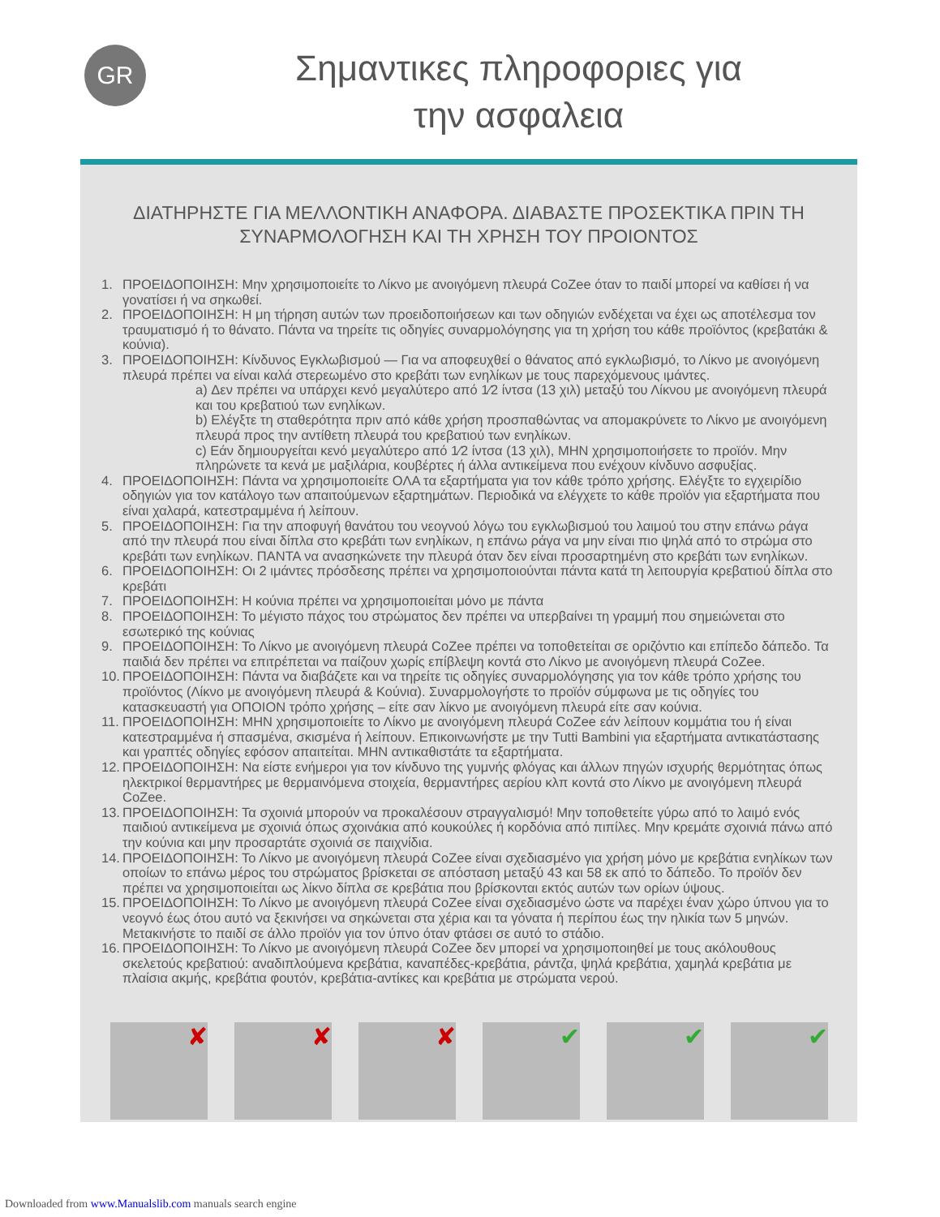GR
Σημαντικες πληροφοριες για
την ασφαλεια
ΔΙΑΤΗΡΗΣΤΕ ΓΙΑ ΜΕΛΛΟΝΤΙΚΗ ΑΝΑΦΟΡΑ. ΔΙΑΒΑΣΤΕ ΠΡΟΣΕΚΤΙΚΑ ΠΡΙΝ ΤΗ
ΣΥΝΑΡΜΟΛΟΓΗΣΗ ΚΑΙ ΤΗ ΧΡΗΣΗ ΤΟΥ ΠΡΟΙΟΝΤΟΣ
1. ΠΡΟΕΙΔΟΠΟΙΗΣΗ: Μην χρησιμοποιείτε το Λίκνο με ανοιγόμενη πλευρά CoZee όταν το παιδί μπορεί να καθίσει ή να γονατίσει ή να σηκωθεί.
2. ΠΡΟΕΙΔΟΠΟΙΗΣΗ: Η μη τήρηση αυτών των προειδοποιήσεων και των οδηγιών ενδέχεται να έχει ως αποτέλεσμα τον τραυματισμό ή το θάνατο. Πάντα να τηρείτε τις οδηγίες συναρμολόγησης για τη χρήση του κάθε προϊόντος (κρεβατάκι & κούνια).
3. ΠΡΟΕΙΔΟΠΟΙΗΣΗ: Κίνδυνος Εγκλωβισμού — Για να αποφευχθεί ο θάνατος από εγκλωβισμό, το Λίκνο με ανοιγόμενη πλευρά πρέπει να είναι καλά στερεωμένο στο κρεβάτι των ενηλίκων με τους παρεχόμενους ιμάντες.
a) Δεν πρέπει να υπάρχει κενό μεγαλύτερο από 1⁄2 ίντσα (13 χιλ) μεταξύ του Λίκνου με ανοιγόμενη πλευρά και του κρεβατιού των ενηλίκων.
b) Ελέγξτε τη σταθερότητα πριν από κάθε χρήση προσπαθώντας να απομακρύνετε το Λίκνο με ανοιγόμενη πλευρά προς την αντίθετη πλευρά του κρεβατιού των ενηλίκων.
c) Εάν δημιουργείται κενό μεγαλύτερο από 1⁄2 ίντσα (13 χιλ), ΜΗΝ χρησιμοποιήσετε το προϊόν. Μην πληρώνετε τα κενά με μαξιλάρια, κουβέρτες ή άλλα αντικείμενα που ενέχουν κίνδυνο ασφυξίας.
4. ΠΡΟΕΙΔΟΠΟΙΗΣΗ: Πάντα να χρησιμοποιείτε ΟΛΑ τα εξαρτήματα για τον κάθε τρόπο χρήσης. Ελέγξτε το εγχειρίδιο οδηγιών για τον κατάλογο των απαιτούμενων εξαρτημάτων. Περιοδικά να ελέγχετε το κάθε προϊόν για εξαρτήματα που είναι χαλαρά, κατεστραμμένα ή λείπουν.
5. ΠΡΟΕΙΔΟΠΟΙΗΣΗ: Για την αποφυγή θανάτου του νεογνού λόγω του εγκλωβισμού του λαιμού του στην επάνω ράγα από την πλευρά που είναι δίπλα στο κρεβάτι των ενηλίκων, η επάνω ράγα να μην είναι πιο ψηλά από το στρώμα στο κρεβάτι των ενηλίκων. ΠΑΝΤΑ να ανασηκώνετε την πλευρά όταν δεν είναι προσαρτημένη στο κρεβάτι των ενηλίκων.
6. ΠΡΟΕΙΔΟΠΟΙΗΣΗ: Οι 2 ιμάντες πρόσδεσης πρέπει να χρησιμοποιούνται πάντα κατά τη λειτουργία κρεβατιού δίπλα στο κρεβάτι
7. ΠΡΟΕΙΔΟΠΟΙΗΣΗ: Η κούνια πρέπει να χρησιμοποιείται μόνο με πάντα
8. ΠΡΟΕΙΔΟΠΟΙΗΣΗ: Το μέγιστο πάχος του στρώματος δεν πρέπει να υπερβαίνει τη γραμμή που σημειώνεται στο εσωτερικό της κούνιας
9. ΠΡΟΕΙΔΟΠΟΙΗΣΗ: Το Λίκνο με ανοιγόμενη πλευρά CoZee πρέπει να τοποθετείται σε οριζόντιο και επίπεδο δάπεδο. Τα παιδιά δεν πρέπει να επιτρέπεται να παίζουν χωρίς επίβλεψη κοντά στο Λίκνο με ανοιγόμενη πλευρά CoZee.
10. ΠΡΟΕΙΔΟΠΟΙΗΣΗ: Πάντα να διαβάζετε και να τηρείτε τις οδηγίες συναρμολόγησης για τον κάθε τρόπο χρήσης του προϊόντος (Λίκνο με ανοιγόμενη πλευρά & Κούνια). Συναρμολογήστε το προϊόν σύμφωνα με τις οδηγίες του κατασκευαστή για ΟΠΟΙΟΝ τρόπο χρήσης – είτε σαν λίκνο με ανοιγόμενη πλευρά είτε σαν κούνια.
11. ΠΡΟΕΙΔΟΠΟΙΗΣΗ: ΜΗΝ χρησιμοποιείτε το Λίκνο με ανοιγόμενη πλευρά CoZee εάν λείπουν κομμάτια του ή είναι κατεστραμμένα ή σπασμένα, σκισμένα ή λείπουν. Επικοινωνήστε με την Tutti Bambini για εξαρτήματα αντικατάστασης και γραπτές οδηγίες εφόσον απαιτείται. ΜΗΝ αντικαθιστάτε τα εξαρτήματα.
12. ΠΡΟΕΙΔΟΠΟΙΗΣΗ: Να είστε ενήμεροι για τον κίνδυνο της γυμνής φλόγας και άλλων πηγών ισχυρής θερμότητας όπως ηλεκτρικοί θερμαντήρες με θερμαινόμενα στοιχεία, θερμαντήρες αερίου κλπ κοντά στο Λίκνο με ανοιγόμενη πλευρά CoZee.
13. ΠΡΟΕΙΔΟΠΟΙΗΣΗ: Τα σχοινιά μπορούν να προκαλέσουν στραγγαλισμό! Μην τοποθετείτε γύρω από το λαιμό ενός παιδιού αντικείμενα με σχοινιά όπως σχοινάκια από κουκούλες ή κορδόνια από πιπίλες. Μην κρεμάτε σχοινιά πάνω από την κούνια και μην προσαρτάτε σχοινιά σε παιχνίδια.
14. ΠΡΟΕΙΔΟΠΟΙΗΣΗ: Το Λίκνο με ανοιγόμενη πλευρά CoZee είναι σχεδιασμένο για χρήση μόνο με κρεβάτια ενηλίκων των οποίων το επάνω μέρος του στρώματος βρίσκεται σε απόσταση μεταξύ 43 και 58 εκ από το δάπεδο. Το προϊόν δεν πρέπει να χρησιμοποιείται ως λίκνο δίπλα σε κρεβάτια που βρίσκονται εκτός αυτών των ορίων ύψους.
15. ΠΡΟΕΙΔΟΠΟΙΗΣΗ: Το Λίκνο με ανοιγόμενη πλευρά CoZee είναι σχεδιασμένο ώστε να παρέχει έναν χώρο ύπνου για το νεογνό έως ότου αυτό να ξεκινήσει να σηκώνεται στα χέρια και τα γόνατα ή περίπου έως την ηλικία των 5 μηνών. Μετακινήστε το παιδί σε άλλο προϊόν για τον ύπνο όταν φτάσει σε αυτό το στάδιο.
16. ΠΡΟΕΙΔΟΠΟΙΗΣΗ: Το Λίκνο με ανοιγόμενη πλευρά CoZee δεν μπορεί να χρησιμοποιηθεί με τους ακόλουθους σκελετούς κρεβατιού: αναδιπλούμενα κρεβάτια, καναπέδες-κρεβάτια, ράντζα, ψηλά κρεβάτια, χαμηλά κρεβάτια με πλαίσια ακμής, κρεβάτια φουτόν, κρεβάτια-αντίκες και κρεβάτια με στρώματα νερού.
✘ ✘ ✘ ✔ ✔ ✔
Downloaded from www.Manualslib.com manuals search engine